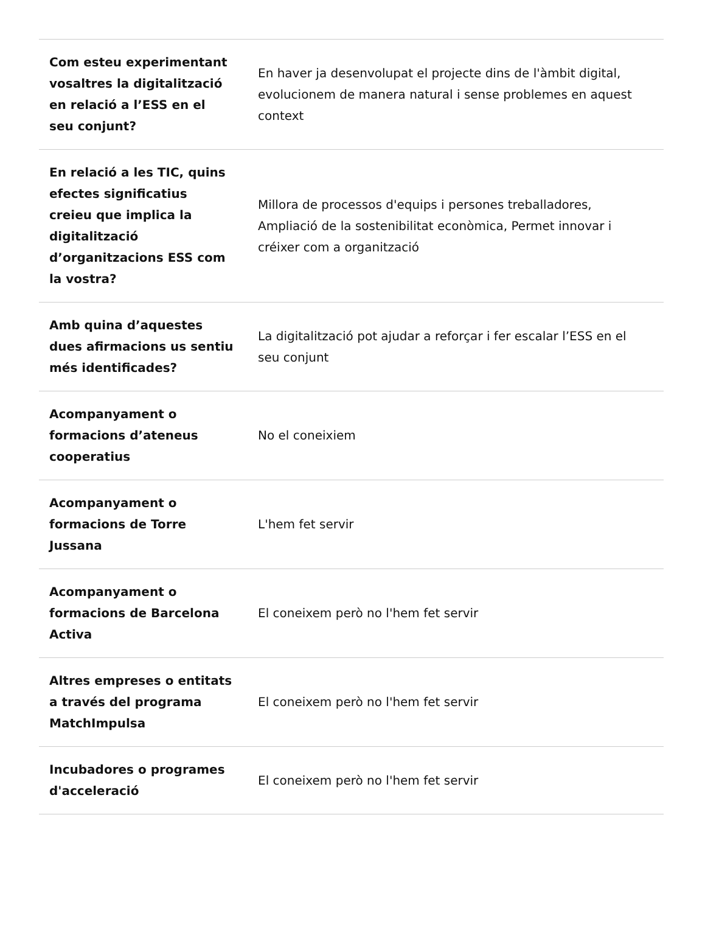| Com esteu experimentant vosaltres la digitalització en relació a l’ESS en el seu conjunt? | En haver ja desenvolupat el projecte dins de l'àmbit digital, evolucionem de manera natural i sense problemes en aquest context |
| En relació a les TIC, quins efectes significatius creieu que implica la digitalització d’organitzacions ESS com la vostra? | Millora de processos d'equips i persones treballadores, Ampliació de la sostenibilitat econòmica, Permet innovar i créixer com a organització |
| Amb quina d’aquestes dues afirmacions us sentiu més identificades? | La digitalització pot ajudar a reforçar i fer escalar l’ESS en el seu conjunt |
| Acompanyament o formacions d’ateneus cooperatius | No el coneixiem |
| Acompanyament o formacions de Torre Jussana | L'hem fet servir |
| Acompanyament o formacions de Barcelona Activa | El coneixem però no l'hem fet servir |
| Altres empreses o entitats a través del programa MatchImpulsa | El coneixem però no l'hem fet servir |
| Incubadores o programes d'acceleració | El coneixem però no l'hem fet servir |